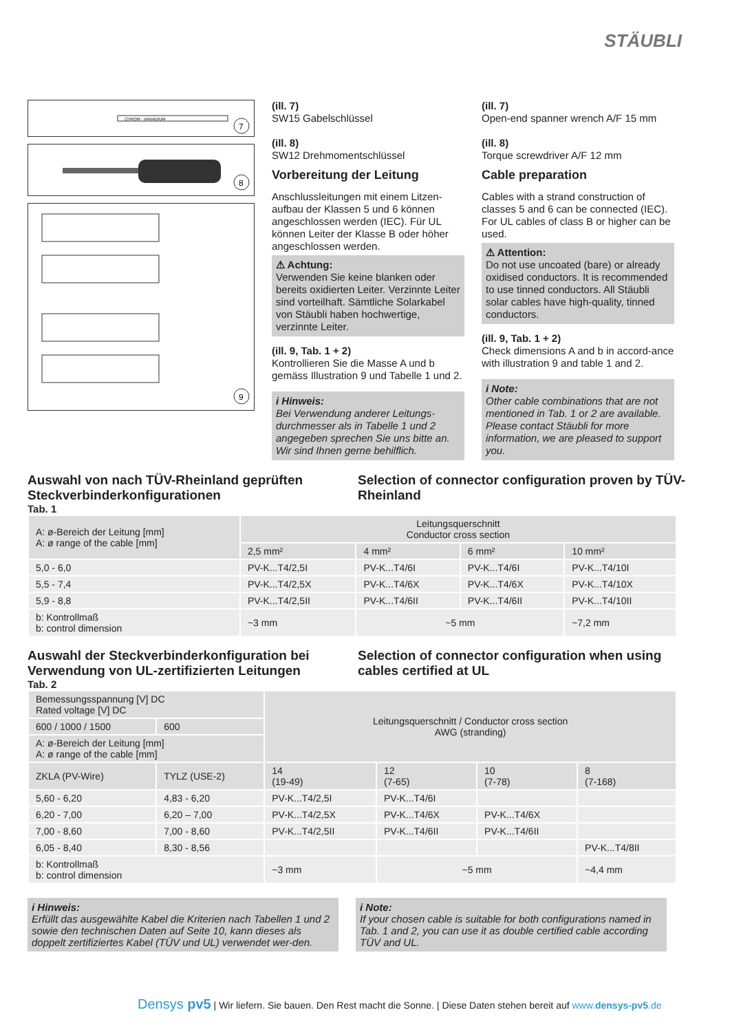STÄUBLI
CHROM - VANADIUM
7
8
9
(ill. 7)
SW15 Gabelschlüssel
(ill. 8)
SW12 Drehmomentschlüssel
Vorbereitung der Leitung
Anschlussleitungen mit einem Litzen-aufbau der Klassen 5 und 6 können angeschlossen werden (IEC). Für UL können Leiter der Klasse B oder höher angeschlossen werden.
⚠ Achtung:
Verwenden Sie keine blanken oder bereits oxidierten Leiter. Verzinnte Leiter sind vorteilhaft. Sämtliche Solarkabel von Stäubli haben hochwertige, verzinnte Leiter.
(ill. 9, Tab. 1 + 2)
Kontrollieren Sie die Masse A und b gemäss Illustration 9 und Tabelle 1 und 2.
i Hinweis:
Bei Verwendung anderer Leitungs-durchmesser als in Tabelle 1 und 2 angegeben sprechen Sie uns bitte an. Wir sind Ihnen gerne behilflich.
(ill. 7)
Open-end spanner wrench A/F 15 mm
(ill. 8)
Torque screwdriver A/F 12 mm
Cable preparation
Cables with a strand construction of classes 5 and 6 can be connected (IEC). For UL cables of class B or higher can be used.
⚠ Attention:
Do not use uncoated (bare) or already oxidised conductors. It is recommended to use tinned conductors. All Stäubli solar cables have high-quality, tinned conductors.
(ill. 9, Tab. 1 + 2)
Check dimensions A and b in accord-ance with illustration 9 and table 1 and 2.
i Note:
Other cable combinations that are not mentioned in Tab. 1 or 2 are available. Please contact Stäubli for more information, we are pleased to support you.
Auswahl von nach TÜV-Rheinland geprüften Steckverbinderkonfigurationen
Tab. 1
Selection of connector configuration proven by TÜV-Rheinland
| A: ø-Bereich der Leitung [mm] A: ø range of the cable [mm] | Leitungsquerschnitt Conductor cross section | | | |
| --- | --- | --- | --- | --- |
| | 2,5 mm² | 4 mm² | 6 mm² | 10 mm² |
| 5,0 - 6,0 | PV-K...T4/2,5I | PV-K...T4/6I | PV-K...T4/6I | PV-K...T4/10I |
| 5,5 - 7,4 | PV-K...T4/2,5X | PV-K...T4/6X | PV-K...T4/6X | PV-K...T4/10X |
| 5,9 - 8,8 | PV-K...T4/2,5II | PV-K...T4/6II | PV-K...T4/6II | PV-K...T4/10II |
| b: Kontrollmaß b: control dimension | ~3 mm | ~5 mm | | ~7,2 mm |
Auswahl der Steckverbinderkonfiguration bei Verwendung von UL-zertifizierten Leitungen
Tab. 2
Selection of connector configuration when using cables certified at UL
| Bemessungsspannung [V] DC Rated voltage [V] DC | | Leitungsquerschnitt / Conductor cross section AWG (stranding) | | | |
| --- | --- | --- | --- | --- | --- |
| 600 / 1000 / 1500 | 600 | | | | |
| A: ø-Bereich der Leitung [mm] A: ø range of the cable [mm] | | | | | |
| ZKLA (PV-Wire) | TYLZ (USE-2) | 14 (19-49) | 12 (7-65) | 10 (7-78) | 8 (7-168) |
| 5,60 - 6,20 | 4,83 - 6,20 | PV-K...T4/2,5I | PV-K...T4/6I | | |
| 6,20 - 7,00 | 6,20 – 7,00 | PV-K...T4/2,5X | PV-K...T4/6X | PV-K...T4/6X | |
| 7,00 - 8,60 | 7,00 - 8,60 | PV-K...T4/2,5II | PV-K...T4/6II | PV-K...T4/6II | |
| 6,05 - 8,40 | 8,30 - 8,56 | | | | PV-K...T4/8II |
| b: Kontrollmaß b: control dimension | | ~3 mm | ~5 mm | | ~4,4 mm |
i Hinweis:
Erfüllt das ausgewählte Kabel die Kriterien nach Tabellen 1 und 2 sowie den technischen Daten auf Seite 10, kann dieses als doppelt zertifiziertes Kabel (TÜV und UL) verwendet wer-den.
i Note:
If your chosen cable is suitable for both configurations named in Tab. 1 and 2, you can use it as double certified cable according TÜV and UL.
Densys pv5 | Wir liefern. Sie bauen. Den Rest macht die Sonne. | Diese Daten stehen bereit auf www.densys-pv5.de